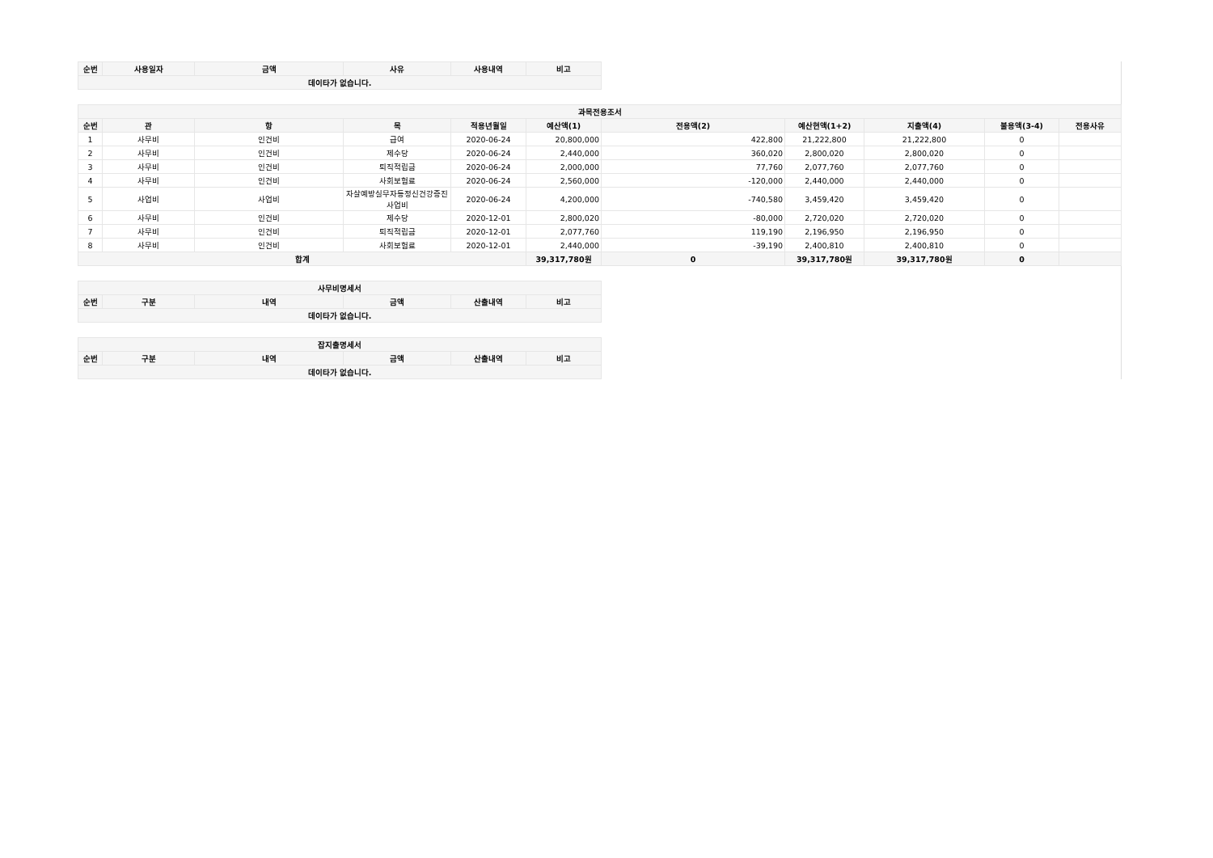| 순번 | 사용일자 | 금액 | 사유 | 사용내역 | 비고 |
| --- | --- | --- | --- | --- | --- |
| 데이타가 없습니다. | | | | | |
| 과목전용조서 | | | | | | | | | | |
| --- | --- | --- | --- | --- | --- | --- | --- | --- | --- | --- |
| 순번 | 관 | 항 | 목 | 적용년월일 | 예산액(1) | 전용액(2) | 예산현액(1+2) | 지출액(4) | 불용액(3-4) | 전용사유 |
| 1 | 사무비 | 인건비 | 급여 | 2020-06-24 | 20,800,000 | 422,800 | 21,222,800 | 21,222,800 | 0 | |
| 2 | 사무비 | 인건비 | 제수당 | 2020-06-24 | 2,440,000 | 360,020 | 2,800,020 | 2,800,020 | 0 | |
| 3 | 사무비 | 인건비 | 퇴직적립금 | 2020-06-24 | 2,000,000 | 77,760 | 2,077,760 | 2,077,760 | 0 | |
| 4 | 사무비 | 인건비 | 사회보험료 | 2020-06-24 | 2,560,000 | -120,000 | 2,440,000 | 2,440,000 | 0 | |
| 5 | 사업비 | 사업비 | 자살예방실무자등정신건강증진사업비 | 2020-06-24 | 4,200,000 | -740,580 | 3,459,420 | 3,459,420 | 0 | |
| 6 | 사무비 | 인건비 | 제수당 | 2020-12-01 | 2,800,020 | -80,000 | 2,720,020 | 2,720,020 | 0 | |
| 7 | 사무비 | 인건비 | 퇴직적립금 | 2020-12-01 | 2,077,760 | 119,190 | 2,196,950 | 2,196,950 | 0 | |
| 8 | 사무비 | 인건비 | 사회보험료 | 2020-12-01 | 2,440,000 | -39,190 | 2,400,810 | 2,400,810 | 0 | |
| 합계 | | | | | 39,317,780원 | 0 | 39,317,780원 | 39,317,780원 | 0 | |
| 사무비명세서 | | | | | |
| --- | --- | --- | --- | --- | --- |
| 순번 | 구분 | 내역 | 금액 | 산출내역 | 비고 |
| 데이타가 없습니다. | | | | | |
| 잡지출명세서 | | | | | |
| --- | --- | --- | --- | --- | --- |
| 순번 | 구분 | 내역 | 금액 | 산출내역 | 비고 |
| 데이타가 없습니다. | | | | | |